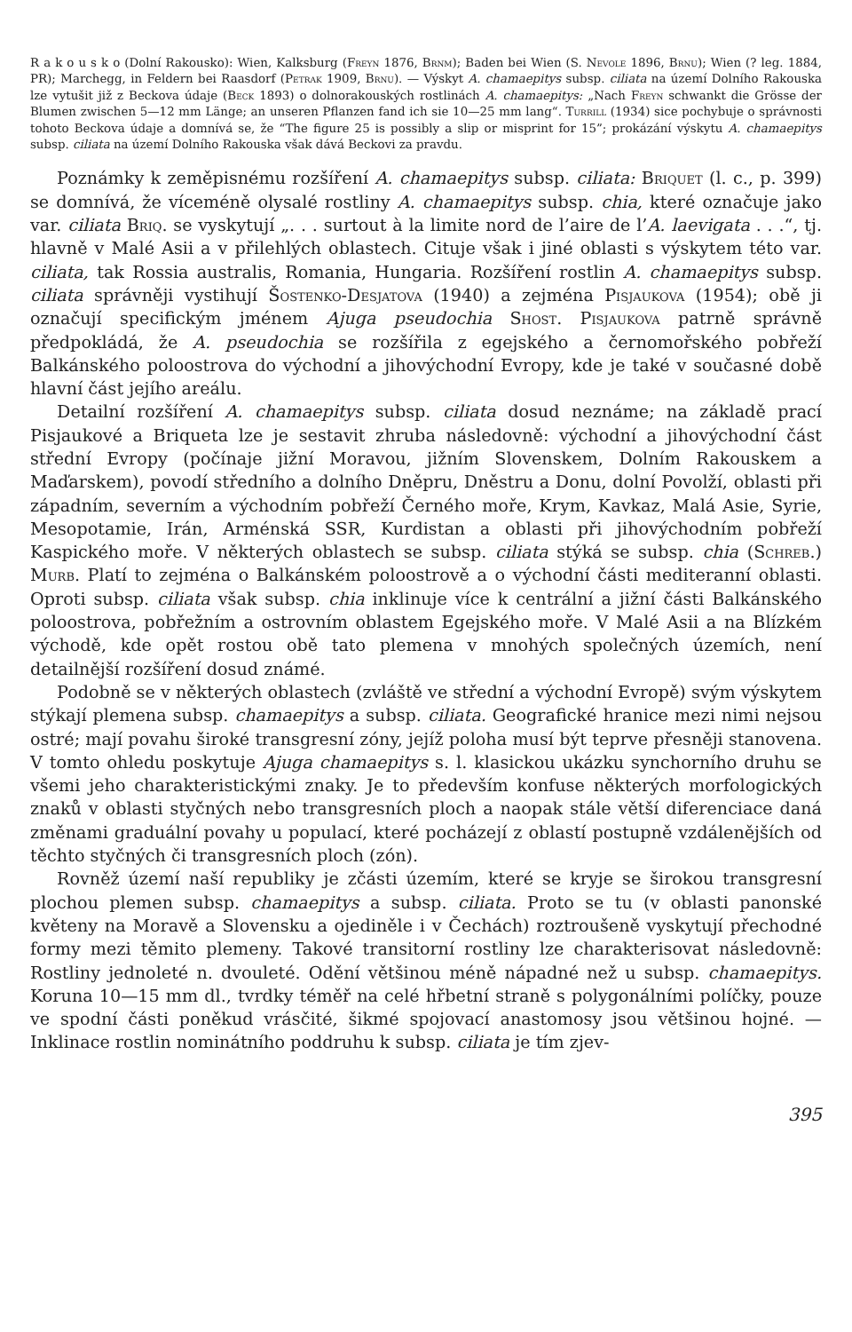R a k o u s k o (Dolní Rakousko): Wien, Kalksburg (Freyn 1876, Brnm); Baden bei Wien (S. Nevole 1896, Brnu); Wien (? leg. 1884, PR); Marchegg, in Feldern bei Raasdorf (Petrak 1909, Brnu). — Výskyt A. chamaepitys subsp. ciliata na území Dolního Rakouska lze vytušit již z Beckova údaje (Beck 1893) o dolnorakouských rostlinách A. chamaepitys: „Nach Freyn schwankt die Grösse der Blumen zwischen 5—12 mm Länge; an unseren Pflanzen fand ich sie 10—25 mm lang“. Turrill (1934) sice pochybuje o správnosti tohoto Beckova údaje a domnívá se, že “The figure 25 is possibly a slip or misprint for 15”; prokázání výskytu A. chamaepitys subsp. ciliata na území Dolního Rakouska však dává Beckovi za pravdu.
Poznámky k zeměpisnému rozšíření A. chamaepitys subsp. ciliata: Briquet (l. c., p. 399) se domnívá, že víceméně olysalé rostliny A. chamaepitys subsp. chia, které označuje jako var. ciliata Briq. se vyskytují „. . . surtout à la limite nord de l’aire de l’A. laevigata . . .“, tj. hlavně v Malé Asii a v přilehlých oblastech. Cituje však i jiné oblasti s výskytem této var. ciliata, tak Rossia australis, Romania, Hungaria. Rozšíření rostlin A. chamaepitys subsp. ciliata správněji vystihují Šostenko-Desjatova (1940) a zejména Pisjaukova (1954); obě ji označují specifickým jménem Ajuga pseudochia Shost. Pisjaukova patrně správně předpokládá, že A. pseudochia se rozšířila z egejského a černomořského pobřeží Balkánského poloostrova do východní a jihovýchodní Evropy, kde je také v současné době hlavní část jejího areálu.
Detailní rozšíření A. chamaepitys subsp. ciliata dosud neznáme; na základě prací Pisjaukové a Briqueta lze je sestavit zhruba následovně: východní a jihovýchodní část střední Evropy (počínaje jižní Moravou, jižním Slovenskem, Dolním Rakouskem a Maďarskem), povodí středního a dolního Dněpru, Dněstru a Donu, dolní Povolží, oblasti při západním, severním a východním pobřeží Černého moře, Krym, Kavkaz, Malá Asie, Syrie, Mesopotamie, Irán, Arménská SSR, Kurdistan a oblasti při jihovýchodním pobřeží Kaspického moře. V některých oblastech se subsp. ciliata stýká se subsp. chia (Schreb.) Murb. Platí to zejména o Balkánském poloostrově a o východní části mediteranní oblasti. Oproti subsp. ciliata však subsp. chia inklinuje více k centrální a jižní části Balkánského poloostrova, pobřežním a ostrovním oblastem Egejského moře. V Malé Asii a na Blízkém východě, kde opět rostou obě tato plemena v mnohých společných územích, není detailnější rozšíření dosud známé.
Podobně se v některých oblastech (zvláště ve střední a východní Evropě) svým výskytem stýkají plemena subsp. chamaepitys a subsp. ciliata. Geografické hranice mezi nimi nejsou ostré; mají povahu široké transgresní zóny, jejíž poloha musí být teprve přesněji stanovena. V tomto ohledu poskytuje Ajuga chamaepitys s. l. klasickou ukázku synchorního druhu se všemi jeho charakteristickými znaky. Je to především konfuse některých morfologických znaků v oblasti styčných nebo transgresních ploch a naopak stále větší diferenciace daná změnami graduální povahy u populací, které pocházejí z oblastí postupně vzdálenějších od těchto styčných či transgresních ploch (zón).
Rovněž území naší republiky je zčásti územím, které se kryje se širokou transgresní plochou plemen subsp. chamaepitys a subsp. ciliata. Proto se tu (v oblasti panonské květeny na Moravě a Slovensku a ojediněle i v Čechách) roztroušeně vyskytují přechodné formy mezi těmito plemeny. Takové transitorní rostliny lze charakterisovat následovně: Rostliny jednoleté n. dvouleté. Odění většinou méně nápadné než u subsp. chamaepitys. Koruna 10—15 mm dl., tvrdky téměř na celé hřbetní straně s polygonálními políčky, pouze ve spodní části poněkud vrásčité, šikmé spojovací anastomosy jsou většinou hojné. — Inklinace rostlin nominátního poddruhu k subsp. ciliata je tím zjev-
395